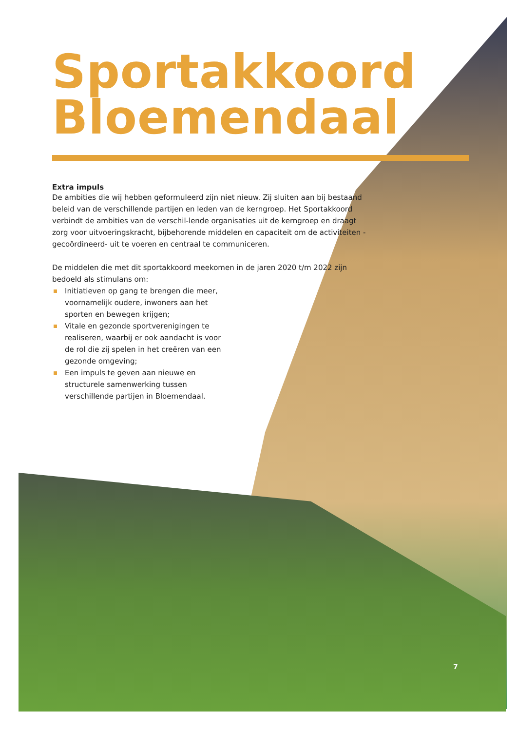Sportakkoord
Bloemendaal
Extra impuls
De ambities die wij hebben geformuleerd zijn niet nieuw. Zij sluiten aan bij bestaand beleid van de verschillende partijen en leden van de kerngroep. Het Sportakkoord verbindt de ambities van de verschil-lende organisaties uit de kerngroep en draagt zorg voor uitvoeringskracht, bijbehorende middelen en capaciteit om de activiteiten -gecoördineerd- uit te voeren en centraal te communiceren.
De middelen die met dit sportakkoord meekomen in de jaren 2020 t/m 2022 zijn bedoeld als stimulans om:
Initiatieven op gang te brengen die meer, voornamelijk oudere, inwoners aan het sporten en bewegen krijgen;
Vitale en gezonde sportverenigingen te realiseren, waarbij er ook aandacht is voor de rol die zij spelen in het creëren van een gezonde omgeving;
Een impuls te geven aan nieuwe en structurele samenwerking tussen verschillende partijen in Bloemendaal.
7